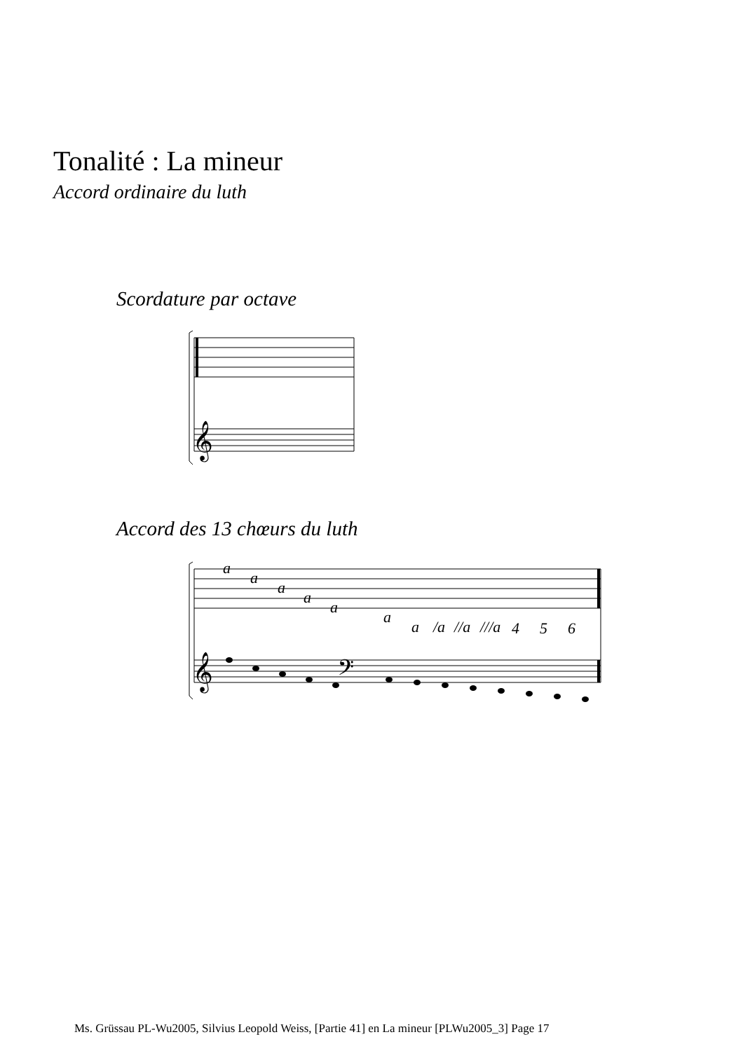Tonalité : La mineur
Accord ordinaire du luth
Scordature par octave
𝄞
Accord des 13 chœurs du luth
a
a
a
a
a
a
a
/a
//a
///a
4
5
6
𝄞
𝄢
Ms. Grüssau PL-Wu2005, Silvius Leopold Weiss, [Partie 41] en La mineur [PLWu2005_3] Page 17